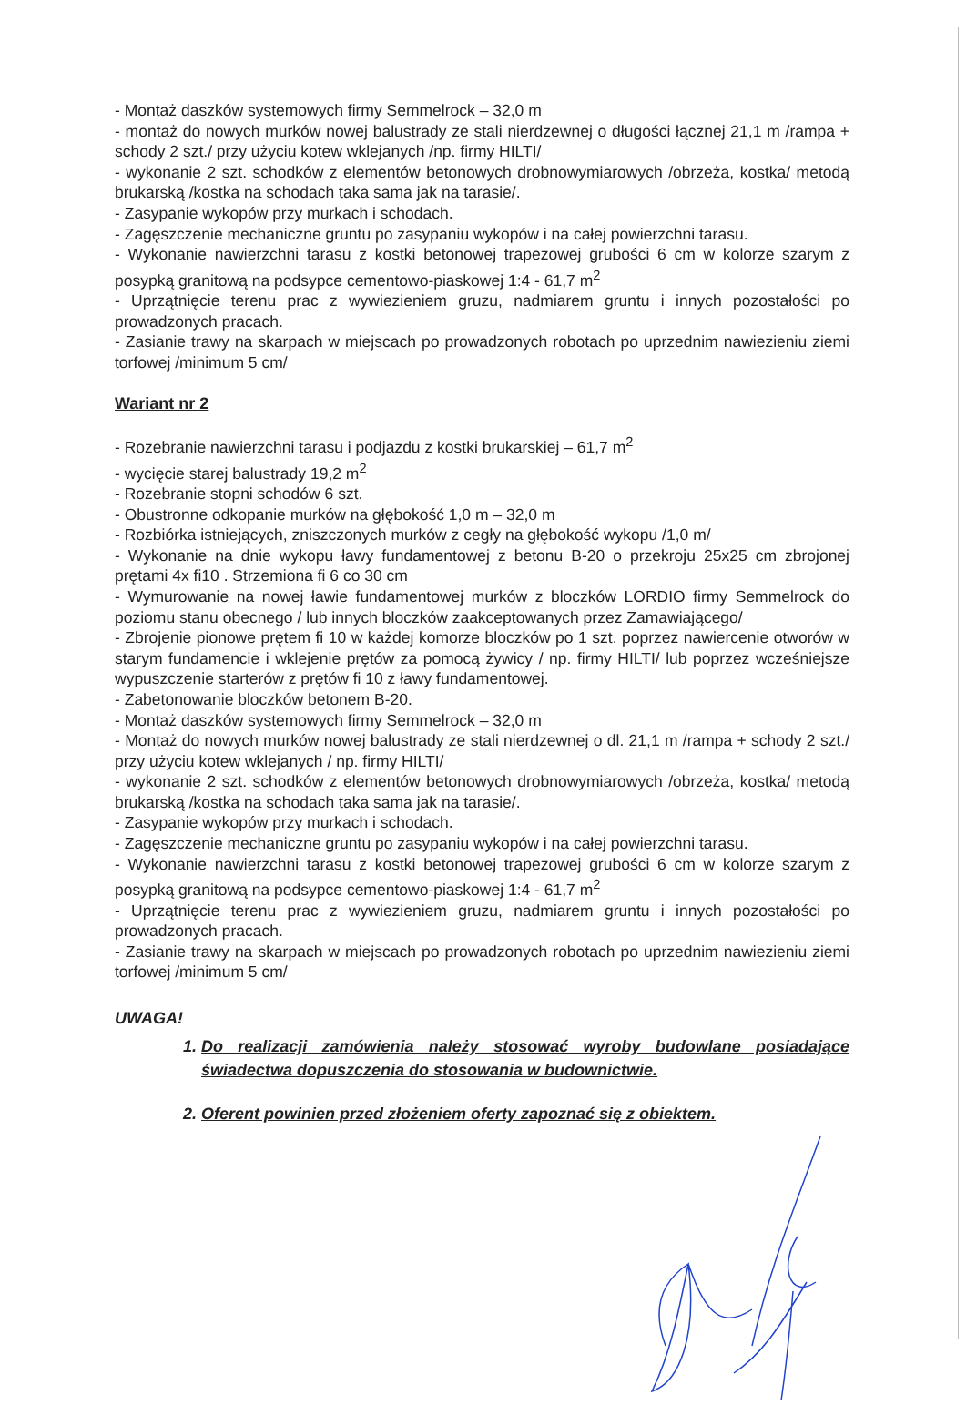- Montaż daszków systemowych firmy Semmelrock – 32,0 m
- montaż do nowych murków nowej balustrady ze stali nierdzewnej o długości łącznej 21,1 m /rampa + schody 2 szt./ przy użyciu kotew wklejanych /np. firmy HILTI/
- wykonanie 2 szt. schodków z elementów betonowych drobnowymiarowych /obrzeża, kostka/ metodą brukarską /kostka na schodach taka sama jak na tarasie/.
- Zasypanie wykopów przy murkach i schodach.
- Zagęszczenie mechaniczne gruntu po zasypaniu wykopów i na całej powierzchni tarasu.
- Wykonanie nawierzchni tarasu z kostki betonowej trapezowej grubości 6 cm w kolorze szarym z posypką granitową na podsypce cementowo-piaskowej 1:4 - 61,7 m<sup>2</sup>
- Uprzątnięcie terenu prac z wywiezieniem gruzu, nadmiarem gruntu i innych pozostałości po prowadzonych pracach.
- Zasianie trawy na skarpach w miejscach po prowadzonych robotach po uprzednim nawiezieniu ziemi torfowej /minimum 5 cm/
Wariant nr 2
- Rozebranie nawierzchni tarasu i podjazdu z kostki brukarskiej – 61,7 m<sup>2</sup>
- wycięcie starej balustrady 19,2 m<sup>2</sup>
- Rozebranie stopni schodów 6 szt.
- Obustronne odkopanie murków na głębokość 1,0 m – 32,0 m
- Rozbiórka istniejących, zniszczonych murków z cegły na głębokość wykopu /1,0 m/
- Wykonanie na dnie wykopu ławy fundamentowej z betonu B-20 o przekroju 25x25 cm zbrojonej prętami 4x fi10 . Strzemiona fi 6 co 30 cm
- Wymurowanie na nowej ławie fundamentowej murków z bloczków LORDIO firmy Semmelrock do poziomu stanu obecnego / lub innych bloczków zaakceptowanych przez Zamawiającego/
- Zbrojenie pionowe prętem fi 10 w każdej komorze bloczków po 1 szt. poprzez nawiercenie otworów w starym fundamencie i wklejenie prętów za pomocą żywicy / np. firmy HILTI/ lub poprzez wcześniejsze wypuszczenie starterów z prętów fi 10 z ławy fundamentowej.
- Zabetonowanie bloczków betonem B-20.
- Montaż daszków systemowych firmy Semmelrock – 32,0 m
- Montaż do nowych murków nowej balustrady ze stali nierdzewnej o dl. 21,1 m /rampa + schody 2 szt./ przy użyciu kotew wklejanych / np. firmy HILTI/
- wykonanie 2 szt. schodków z elementów betonowych drobnowymiarowych /obrzeża, kostka/ metodą brukarską /kostka na schodach taka sama jak na tarasie/.
- Zasypanie wykopów przy murkach i schodach.
- Zagęszczenie mechaniczne gruntu po zasypaniu wykopów i na całej powierzchni tarasu.
- Wykonanie nawierzchni tarasu z kostki betonowej trapezowej grubości 6 cm w kolorze szarym z posypką granitową na podsypce cementowo-piaskowej 1:4 - 61,7 m<sup>2</sup>
- Uprzątnięcie terenu prac z wywiezieniem gruzu, nadmiarem gruntu i innych pozostałości po prowadzonych pracach.
- Zasianie trawy na skarpach w miejscach po prowadzonych robotach po uprzednim nawiezieniu ziemi torfowej /minimum 5 cm/
UWAGA!
1. Do realizacji zamówienia należy stosować wyroby budowlane posiadające świadectwa dopuszczenia do stosowania w budownictwie.
2. Oferent powinien przed złożeniem oferty zapoznać się z obiektem.